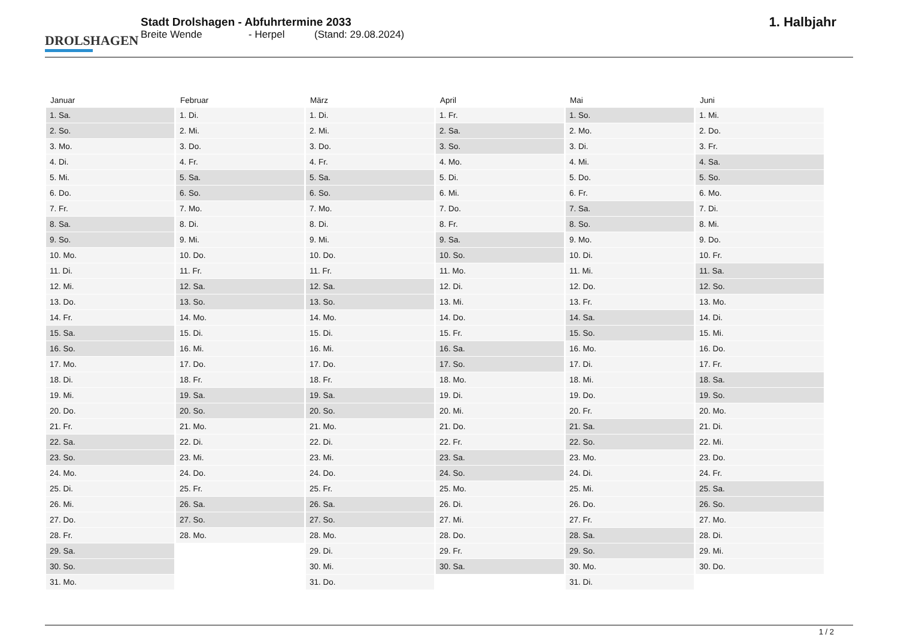DROLSHAGEN
Stadt Drolshagen - Abfuhrtermine 2033
Breite Wende - Herpel (Stand: 29.08.2024)
1. Halbjahr
| Januar | Februar | März | April | Mai | Juni |
| --- | --- | --- | --- | --- | --- |
| 1. Sa. | 1. Di. | 1. Di. | 1. Fr. | 1. So. | 1. Mi. |
| 2. So. | 2. Mi. | 2. Mi. | 2. Sa. | 2. Mo. | 2. Do. |
| 3. Mo. | 3. Do. | 3. Do. | 3. So. | 3. Di. | 3. Fr. |
| 4. Di. | 4. Fr. | 4. Fr. | 4. Mo. | 4. Mi. | 4. Sa. |
| 5. Mi. | 5. Sa. | 5. Sa. | 5. Di. | 5. Do. | 5. So. |
| 6. Do. | 6. So. | 6. So. | 6. Mi. | 6. Fr. | 6. Mo. |
| 7. Fr. | 7. Mo. | 7. Mo. | 7. Do. | 7. Sa. | 7. Di. |
| 8. Sa. | 8. Di. | 8. Di. | 8. Fr. | 8. So. | 8. Mi. |
| 9. So. | 9. Mi. | 9. Mi. | 9. Sa. | 9. Mo. | 9. Do. |
| 10. Mo. | 10. Do. | 10. Do. | 10. So. | 10. Di. | 10. Fr. |
| 11. Di. | 11. Fr. | 11. Fr. | 11. Mo. | 11. Mi. | 11. Sa. |
| 12. Mi. | 12. Sa. | 12. Sa. | 12. Di. | 12. Do. | 12. So. |
| 13. Do. | 13. So. | 13. So. | 13. Mi. | 13. Fr. | 13. Mo. |
| 14. Fr. | 14. Mo. | 14. Mo. | 14. Do. | 14. Sa. | 14. Di. |
| 15. Sa. | 15. Di. | 15. Di. | 15. Fr. | 15. So. | 15. Mi. |
| 16. So. | 16. Mi. | 16. Mi. | 16. Sa. | 16. Mo. | 16. Do. |
| 17. Mo. | 17. Do. | 17. Do. | 17. So. | 17. Di. | 17. Fr. |
| 18. Di. | 18. Fr. | 18. Fr. | 18. Mo. | 18. Mi. | 18. Sa. |
| 19. Mi. | 19. Sa. | 19. Sa. | 19. Di. | 19. Do. | 19. So. |
| 20. Do. | 20. So. | 20. So. | 20. Mi. | 20. Fr. | 20. Mo. |
| 21. Fr. | 21. Mo. | 21. Mo. | 21. Do. | 21. Sa. | 21. Di. |
| 22. Sa. | 22. Di. | 22. Di. | 22. Fr. | 22. So. | 22. Mi. |
| 23. So. | 23. Mi. | 23. Mi. | 23. Sa. | 23. Mo. | 23. Do. |
| 24. Mo. | 24. Do. | 24. Do. | 24. So. | 24. Di. | 24. Fr. |
| 25. Di. | 25. Fr. | 25. Fr. | 25. Mo. | 25. Mi. | 25. Sa. |
| 26. Mi. | 26. Sa. | 26. Sa. | 26. Di. | 26. Do. | 26. So. |
| 27. Do. | 27. So. | 27. So. | 27. Mi. | 27. Fr. | 27. Mo. |
| 28. Fr. | 28. Mo. | 28. Mo. | 28. Do. | 28. Sa. | 28. Di. |
| 29. Sa. | | 29. Di. | 29. Fr. | 29. So. | 29. Mi. |
| 30. So. | | 30. Mi. | 30. Sa. | 30. Mo. | 30. Do. |
| 31. Mo. | | 31. Do. | | 31. Di. | |
1 / 2